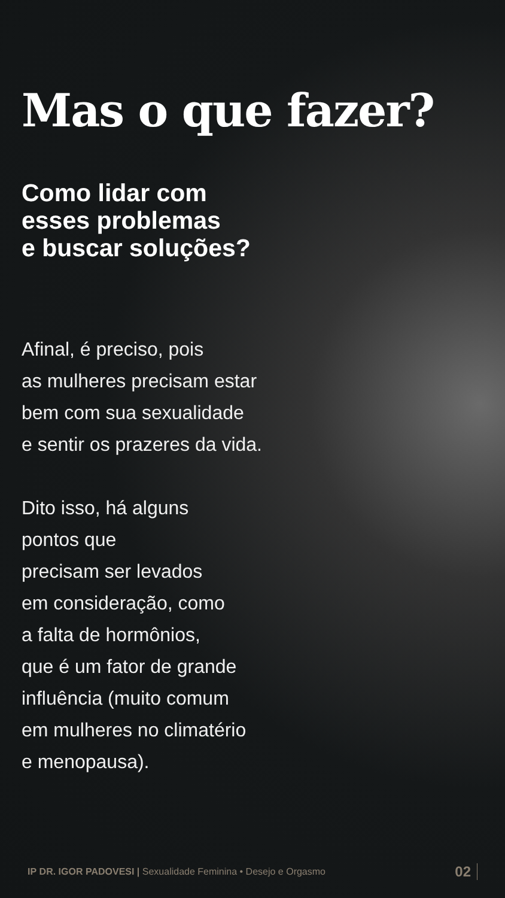Mas o que fazer?
Como lidar com
esses problemas
e buscar soluções?
Afinal, é preciso, pois
as mulheres precisam estar
bem com sua sexualidade
e sentir os prazeres da vida.
Dito isso, há alguns
pontos que
precisam ser levados
em consideração, como
a falta de hormônios,
que é um fator de grande
influência (muito comum
em mulheres no climatério
e menopausa).
IP DR. IGOR PADOVESI | Sexualidade Feminina • Desejo e Orgasmo 02